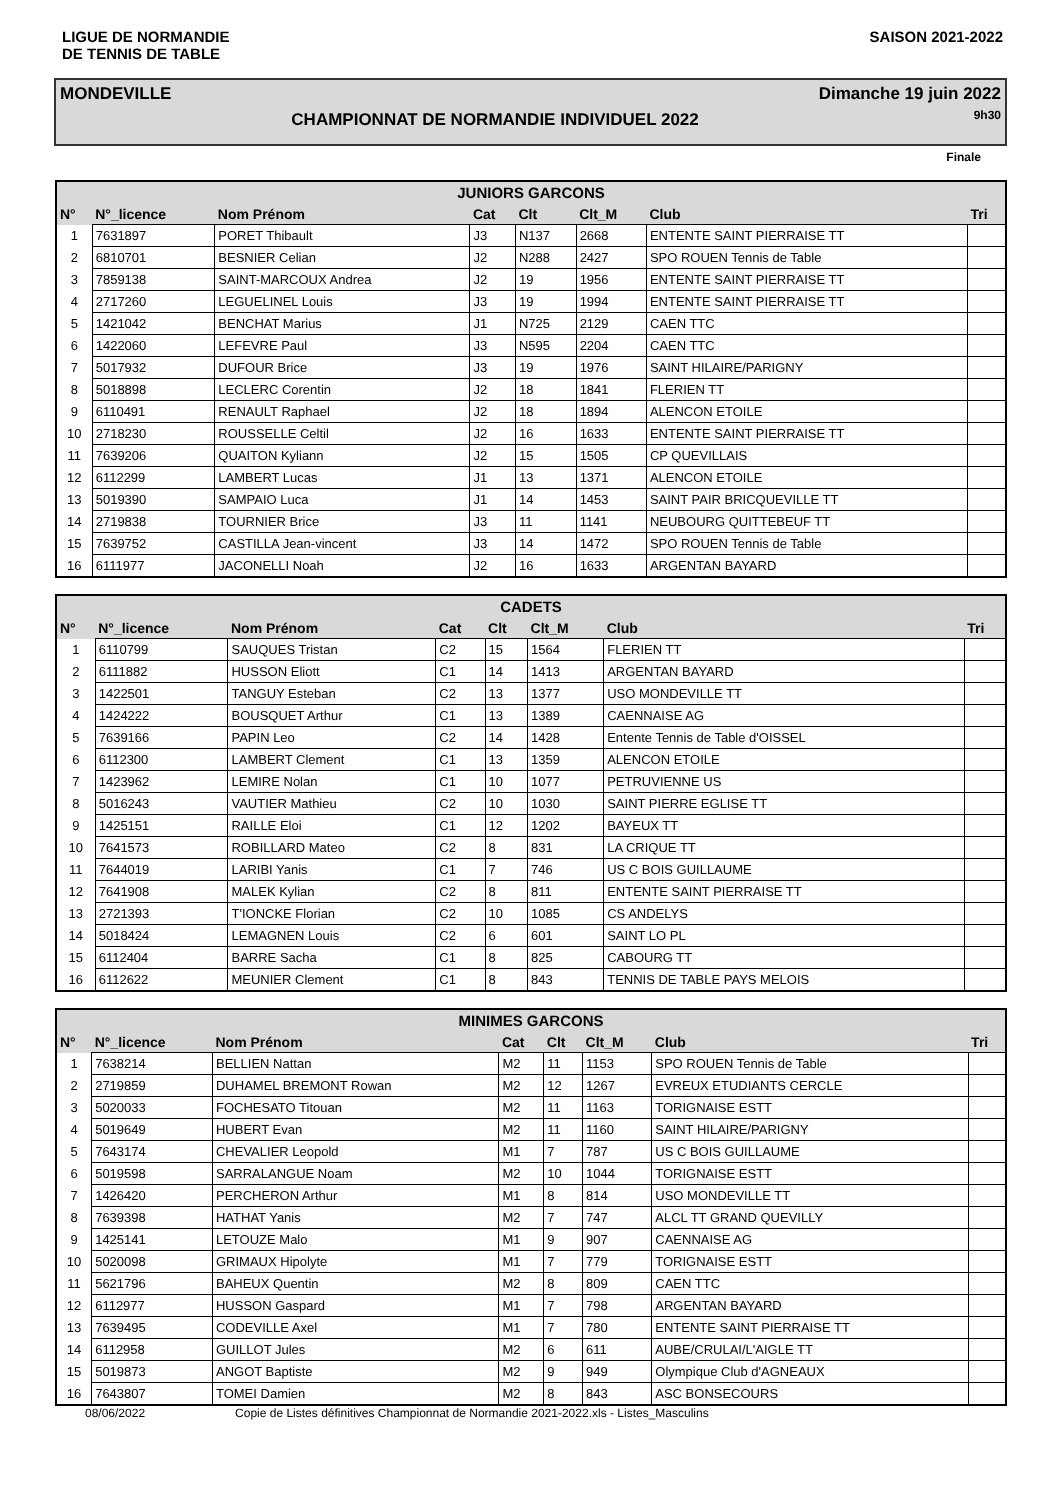LIGUE DE NORMANDIE
DE TENNIS DE TABLE
SAISON 2021-2022
MONDEVILLE
CHAMPIONNAT DE NORMANDIE INDIVIDUEL 2022
Dimanche 19 juin 2022
9h30
Finale
| JUNIORS GARCONS | | | | | | | |
| --- | --- | --- | --- | --- | --- | --- | --- |
| N° | N°_licence | Nom Prénom | Cat | Clt | Clt_M | Club | Tri |
| 1 | 7631897 | PORET Thibault | J3 | N137 | 2668 | ENTENTE SAINT PIERRAISE TT | |
| 2 | 6810701 | BESNIER Celian | J2 | N288 | 2427 | SPO ROUEN Tennis de Table | |
| 3 | 7859138 | SAINT-MARCOUX Andrea | J2 | 19 | 1956 | ENTENTE SAINT PIERRAISE TT | |
| 4 | 2717260 | LEGUELINEL Louis | J3 | 19 | 1994 | ENTENTE SAINT PIERRAISE TT | |
| 5 | 1421042 | BENCHAT Marius | J1 | N725 | 2129 | CAEN TTC | |
| 6 | 1422060 | LEFEVRE Paul | J3 | N595 | 2204 | CAEN TTC | |
| 7 | 5017932 | DUFOUR Brice | J3 | 19 | 1976 | SAINT HILAIRE/PARIGNY | |
| 8 | 5018898 | LECLERC Corentin | J2 | 18 | 1841 | FLERIEN TT | |
| 9 | 6110491 | RENAULT Raphael | J2 | 18 | 1894 | ALENCON ETOILE | |
| 10 | 2718230 | ROUSSELLE Celtil | J2 | 16 | 1633 | ENTENTE SAINT PIERRAISE TT | |
| 11 | 7639206 | QUAITON Kyliann | J2 | 15 | 1505 | CP QUEVILLAIS | |
| 12 | 6112299 | LAMBERT Lucas | J1 | 13 | 1371 | ALENCON ETOILE | |
| 13 | 5019390 | SAMPAIO Luca | J1 | 14 | 1453 | SAINT PAIR BRICQUEVILLE TT | |
| 14 | 2719838 | TOURNIER Brice | J3 | 11 | 1141 | NEUBOURG QUITTEBEUF TT | |
| 15 | 7639752 | CASTILLA Jean-vincent | J3 | 14 | 1472 | SPO ROUEN Tennis de Table | |
| 16 | 6111977 | JACONELLI Noah | J2 | 16 | 1633 | ARGENTAN BAYARD | |
| CADETS | | | | | | | |
| --- | --- | --- | --- | --- | --- | --- | --- |
| N° | N°_licence | Nom Prénom | Cat | Clt | Clt_M | Club | Tri |
| 1 | 6110799 | SAUQUES Tristan | C2 | 15 | 1564 | FLERIEN TT | |
| 2 | 6111882 | HUSSON Eliott | C1 | 14 | 1413 | ARGENTAN BAYARD | |
| 3 | 1422501 | TANGUY Esteban | C2 | 13 | 1377 | USO MONDEVILLE TT | |
| 4 | 1424222 | BOUSQUET Arthur | C1 | 13 | 1389 | CAENNAISE AG | |
| 5 | 7639166 | PAPIN Leo | C2 | 14 | 1428 | Entente Tennis de Table d'OISSEL | |
| 6 | 6112300 | LAMBERT Clement | C1 | 13 | 1359 | ALENCON ETOILE | |
| 7 | 1423962 | LEMIRE Nolan | C1 | 10 | 1077 | PETRUVIENNE US | |
| 8 | 5016243 | VAUTIER Mathieu | C2 | 10 | 1030 | SAINT PIERRE EGLISE TT | |
| 9 | 1425151 | RAILLE Eloi | C1 | 12 | 1202 | BAYEUX TT | |
| 10 | 7641573 | ROBILLARD Mateo | C2 | 8 | 831 | LA CRIQUE TT | |
| 11 | 7644019 | LARIBI Yanis | C1 | 7 | 746 | US C BOIS GUILLAUME | |
| 12 | 7641908 | MALEK Kylian | C2 | 8 | 811 | ENTENTE SAINT PIERRAISE TT | |
| 13 | 2721393 | T'IONCKE Florian | C2 | 10 | 1085 | CS ANDELYS | |
| 14 | 5018424 | LEMAGNEN Louis | C2 | 6 | 601 | SAINT LO PL | |
| 15 | 6112404 | BARRE Sacha | C1 | 8 | 825 | CABOURG TT | |
| 16 | 6112622 | MEUNIER Clement | C1 | 8 | 843 | TENNIS DE TABLE PAYS MELOIS | |
| MINIMES GARCONS | | | | | | | |
| --- | --- | --- | --- | --- | --- | --- | --- |
| N° | N°_licence | Nom Prénom | Cat | Clt | Clt_M | Club | Tri |
| 1 | 7638214 | BELLIEN Nattan | M2 | 11 | 1153 | SPO ROUEN Tennis de Table | |
| 2 | 2719859 | DUHAMEL BREMONT Rowan | M2 | 12 | 1267 | EVREUX ETUDIANTS CERCLE | |
| 3 | 5020033 | FOCHESATO Titouan | M2 | 11 | 1163 | TORIGNAISE ESTT | |
| 4 | 5019649 | HUBERT Evan | M2 | 11 | 1160 | SAINT HILAIRE/PARIGNY | |
| 5 | 7643174 | CHEVALIER Leopold | M1 | 7 | 787 | US C BOIS GUILLAUME | |
| 6 | 5019598 | SARRALANGUE Noam | M2 | 10 | 1044 | TORIGNAISE ESTT | |
| 7 | 1426420 | PERCHERON Arthur | M1 | 8 | 814 | USO MONDEVILLE TT | |
| 8 | 7639398 | HATHAT Yanis | M2 | 7 | 747 | ALCL TT GRAND QUEVILLY | |
| 9 | 1425141 | LETOUZE Malo | M1 | 9 | 907 | CAENNAISE AG | |
| 10 | 5020098 | GRIMAUX Hipolyte | M1 | 7 | 779 | TORIGNAISE ESTT | |
| 11 | 5621796 | BAHEUX Quentin | M2 | 8 | 809 | CAEN TTC | |
| 12 | 6112977 | HUSSON Gaspard | M1 | 7 | 798 | ARGENTAN BAYARD | |
| 13 | 7639495 | CODEVILLE Axel | M1 | 7 | 780 | ENTENTE SAINT PIERRAISE TT | |
| 14 | 6112958 | GUILLOT Jules | M2 | 6 | 611 | AUBE/CRULAI/L'AIGLE TT | |
| 15 | 5019873 | ANGOT Baptiste | M2 | 9 | 949 | Olympique Club d'AGNEAUX | |
| 16 | 7643807 | TOMEI Damien | M2 | 8 | 843 | ASC BONSECOURS | |
08/06/2022 Copie de Listes définitives Championnat de Normandie 2021-2022.xls - Listes_Masculins